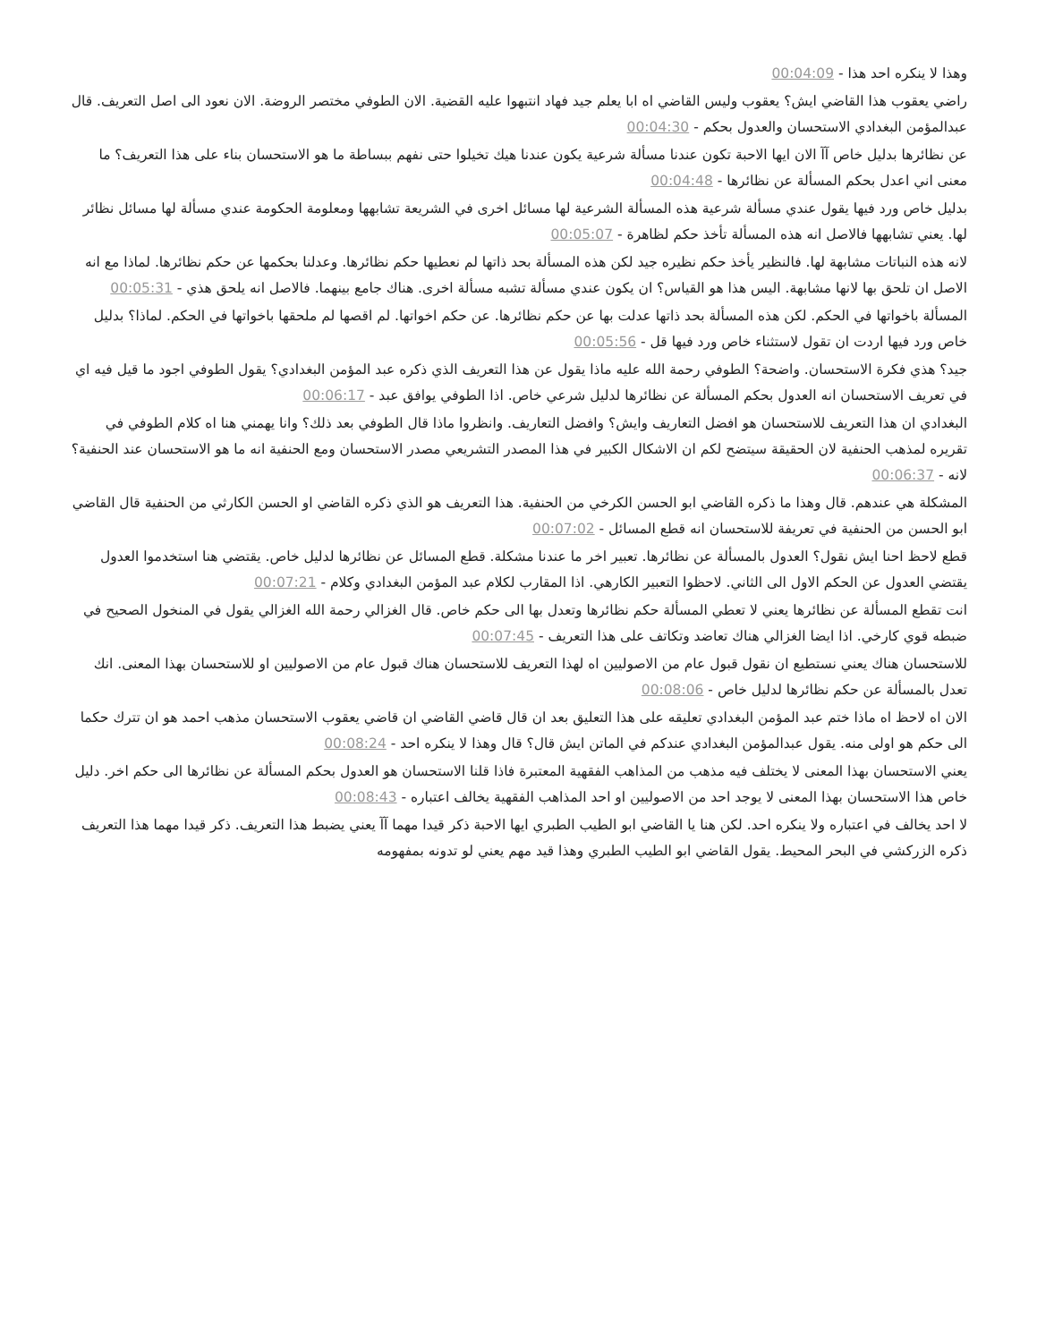وهذا لا ينكره احد هذا - 00:04:09
راضي يعقوب هذا القاضي ايش؟ يعقوب وليس القاضي اه ابا يعلم جيد فهاد انتبهوا عليه القضية. الان الطوفي مختصر الروضة. الان نعود الى اصل التعريف. قال عبدالمؤمن البغدادي الاستحسان والعدول بحكم - 00:04:30
عن نظائرها بدليل خاص آآ الان ايها الاحبة تكون عندنا مسألة شرعية يكون عندنا هيك تخيلوا حتى نفهم ببساطة ما هو الاستحسان بناء على هذا التعريف؟ ما معنى اني اعدل بحكم المسألة عن نظائرها - 00:04:48
بدليل خاص ورد فيها يقول عندي مسألة شرعية هذه المسألة الشرعية لها مسائل اخرى في الشريعة تشابهها ومعلومة الحكومة عندي مسألة لها مسائل نظائر لها. يعني تشابهها فالاصل انه هذه المسألة تأخذ حكم لظاهرة - 00:05:07
لانه هذه النباتات مشابهة لها. فالنظير يأخذ حكم نظيره جيد لكن هذه المسألة بحد ذاتها لم نعطيها حكم نظائرها. وعدلنا بحكمها عن حكم نظائرها. لماذا مع انه الاصل ان تلحق بها لانها مشابهة. اليس هذا هو القياس؟ ان يكون عندي مسألة تشبه مسألة اخرى. هناك جامع بينهما. فالاصل انه يلحق هذي - 00:05:31
المسألة باخواتها في الحكم. لكن هذه المسألة بحد ذاتها عدلت بها عن حكم نظائرها. عن حكم اخواتها. لم اقصها لم ملحقها باخواتها في الحكم. لماذا؟ بدليل خاص ورد فيها اردت ان تقول لاستثناء خاص ورد فيها قل - 00:05:56
جيد؟ هذي فكرة الاستحسان. واضحة؟ الطوفي رحمة الله عليه ماذا يقول عن هذا التعريف الذي ذكره عبد المؤمن البغدادي؟ يقول الطوفي اجود ما قيل فيه اي في تعريف الاستحسان انه العدول بحكم المسألة عن نظائرها لدليل شرعي خاص. اذا الطوفي يوافق عبد - 00:06:17
البغدادي ان هذا التعريف للاستحسان هو افضل التعاريف وايش؟ وافضل التعاريف. وانظروا ماذا قال الطوفي بعد ذلك؟ وانا يهمني هنا اه كلام الطوفي في تقريره لمذهب الحنفية لان الحقيقة سيتضح لكم ان الاشكال الكبير في هذا المصدر التشريعي مصدر الاستحسان ومع الحنفية انه ما هو الاستحسان عند الحنفية؟ لانه - 00:06:37
المشكلة هي عندهم. قال وهذا ما ذكره القاضي ابو الحسن الكرخي من الحنفية. هذا التعريف هو الذي ذكره القاضي او الحسن الكارثي من الحنفية قال القاضي ابو الحسن من الحنفية في تعريفة للاستحسان انه قطع المسائل - 00:07:02
قطع لاحظ احنا ايش نقول؟ العدول بالمسألة عن نظائرها. تعبير اخر ما عندنا مشكلة. قطع المسائل عن نظائرها لدليل خاص. يقتضي هنا استخدموا العدول يقتضي العدول عن الحكم الاول الى الثاني. لاحظوا التعبير الكارهي. اذا المقارب لكلام عبد المؤمن البغدادي وكلام - 00:07:21
انت تقطع المسألة عن نظائرها يعني لا تعطي المسألة حكم نظائرها وتعدل بها الى حكم خاص. قال الغزالي رحمة الله الغزالي يقول في المنخول الصحيح في ضبطه قوي كارخي. اذا ايضا الغزالي هناك تعاضد وتكاتف على هذا التعريف - 00:07:45
للاستحسان هناك يعني نستطيع ان نقول قبول عام من الاصوليين اه لهذا التعريف للاستحسان هناك قبول عام من الاصوليين او للاستحسان بهذا المعنى. انك تعدل بالمسألة عن حكم نظائرها لدليل خاص - 00:08:06
الان اه لاحظ اه ماذا ختم عبد المؤمن البغدادي تعليقه على هذا التعليق بعد ان قال قاضي القاضي ان قاضي يعقوب الاستحسان مذهب احمد هو ان تترك حكما الى حكم هو اولى منه. يقول عبدالمؤمن البغدادي عندكم في الماتن ايش قال؟ قال وهذا لا ينكره احد - 00:08:24
يعني الاستحسان بهذا المعنى لا يختلف فيه مذهب من المذاهب الفقهية المعتبرة فاذا قلنا الاستحسان هو العدول بحكم المسألة عن نظائرها الى حكم اخر. دليل خاص هذا الاستحسان بهذا المعنى لا يوجد احد من الاصوليين او احد المذاهب الفقهية يخالف اعتباره - 00:08:43
لا احد يخالف في اعتباره ولا ينكره احد. لكن هنا يا القاضي ابو الطيب الطبري ايها الاحبة ذكر قيدا مهما آآ يعني يضبط هذا التعريف. ذكر قيدا مهما هذا التعريف ذكره الزركشي في البحر المحيط. يقول القاضي ابو الطيب الطبري وهذا قيد مهم يعني لو تدونه بمفهومه